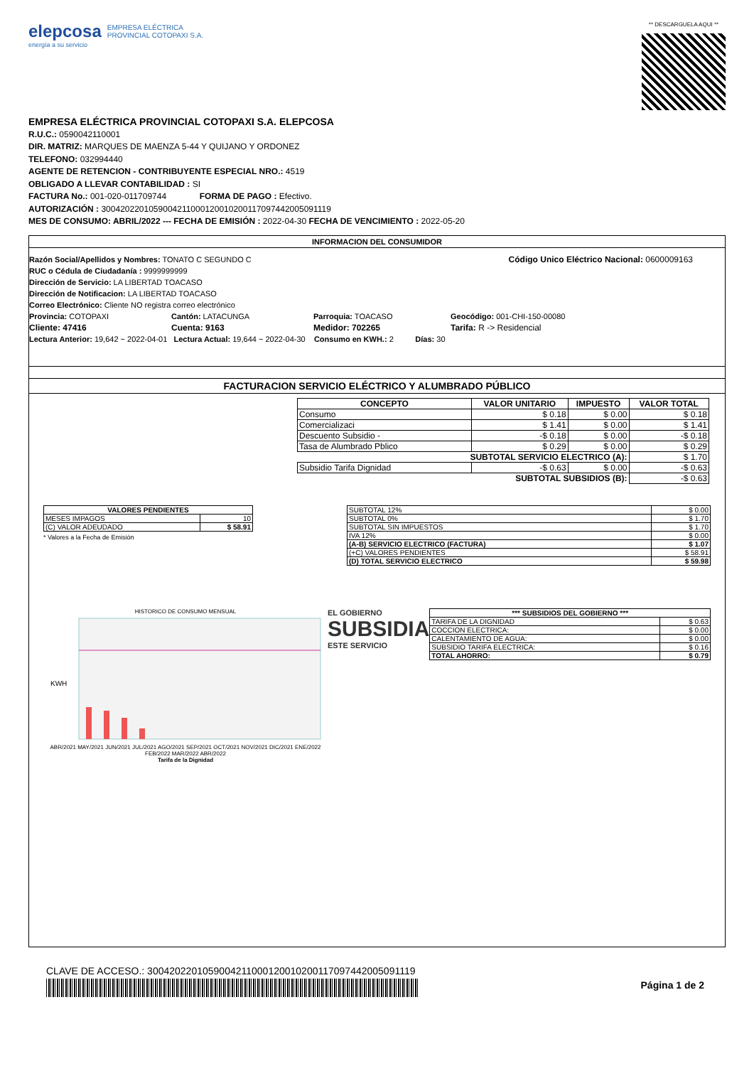elepcosa
EMPRESA ELÉCTRICA
PROVINCIAL COTOPAXI S.A.
energía a su servicio
** DESCARGUELA AQUI **
EMPRESA ELÉCTRICA PROVINCIAL COTOPAXI S.A. ELEPCOSA
R.U.C.: 0590042110001
DIR. MATRIZ: MARQUES DE MAENZA 5-44 Y QUIJANO Y ORDONEZ
TELEFONO: 032994440
AGENTE DE RETENCION - CONTRIBUYENTE ESPECIAL NRO.: 4519
OBLIGADO A LLEVAR CONTABILIDAD : SI
FACTURA No.: 001-020-011709744 FORMA DE PAGO : Efectivo.
AUTORIZACIÓN : 3004202201059004211000120010200117097442005091119
MES DE CONSUMO: ABRIL/2022 --- FECHA DE EMISIÓN : 2022-04-30 FECHA DE VENCIMIENTO : 2022-05-20
INFORMACION DEL CONSUMIDOR
Razón Social/Apellidos y Nombres: TONATO C SEGUNDO C Código Unico Eléctrico Nacional: 0600009163
RUC o Cédula de Ciudadanía : 9999999999
Dirección de Servicio: LA LIBERTAD TOACASO
Dirección de Notificacion: LA LIBERTAD TOACASO
Correo Electrónico: Cliente NO registra correo electrónico
Provincia: COTOPAXI Cantón: LATACUNGA Parroquia: TOACASO Geocódigo: 001-CHI-150-00080
Cliente: 47416 Cuenta: 9163 Medidor: 702265 Tarifa: R -> Residencial
Lectura Anterior: 19,642 ~ 2022-04-01 Lectura Actual: 19,644 ~ 2022-04-30 Consumo en KWH.: 2 Días: 30
FACTURACION SERVICIO ELÉCTRICO Y ALUMBRADO PÚBLICO
| CONCEPTO | VALOR UNITARIO | IMPUESTO | VALOR TOTAL |
| --- | --- | --- | --- |
| Consumo | $ 0.18 | $ 0.00 | $ 0.18 |
| Comercializaci | $ 1.41 | $ 0.00 | $ 1.41 |
| Descuento Subsidio - | -$ 0.18 | $ 0.00 | -$ 0.18 |
| Tasa de Alumbrado Pblico | $ 0.29 | $ 0.00 | $ 0.29 |
| SUBTOTAL SERVICIO ELECTRICO (A): | | | $ 1.70 |
| Subsidio Tarifa Dignidad | -$ 0.63 | $ 0.00 | -$ 0.63 |
| SUBTOTAL SUBSIDIOS (B): | | | -$ 0.63 |
| VALORES PENDIENTES | |
| --- | --- |
| MESES IMPAGOS | 10 |
| (C) VALOR ADEUDADO | $ 58.91 |
* Valores a la Fecha de Emisión
| SUBTOTAL 12% | $ 0.00 |
| SUBTOTAL 0% | $ 1.70 |
| SUBTOTAL SIN IMPUESTOS | $ 1.70 |
| IVA 12% | $ 0.00 |
| (A-B) SERVICIO ELECTRICO (FACTURA) | $ 1.07 |
| (+C) VALORES PENDIENTES | $ 58.91 |
| (D) TOTAL SERVICIO ELECTRICO | $ 59.98 |
HISTORICO DE CONSUMO MENSUAL
KWH
ABR/2021 MAY/2021 JUN/2021 JUL/2021 AGO/2021 SEP/2021 OCT/2021 NOV/2021 DIC/2021 ENE/2022 FEB/2022 MAR/2022 ABR/2022
Tarifa de la Dignidad
EL GOBIERNO
SUBSIDIA
ESTE SERVICIO
| *** SUBSIDIOS DEL GOBIERNO *** | |
| --- | --- |
| TARIFA DE LA DIGNIDAD | $ 0.63 |
| COCCION ELECTRICA: | $ 0.00 |
| CALENTAMIENTO DE AGUA: | $ 0.00 |
| SUBSIDIO TARIFA ELECTRICA: | $ 0.16 |
| TOTAL AHORRO: | $ 0.79 |
CLAVE DE ACCESO.: 3004202201059004211000120010200117097442005091119
Página 1 de 2